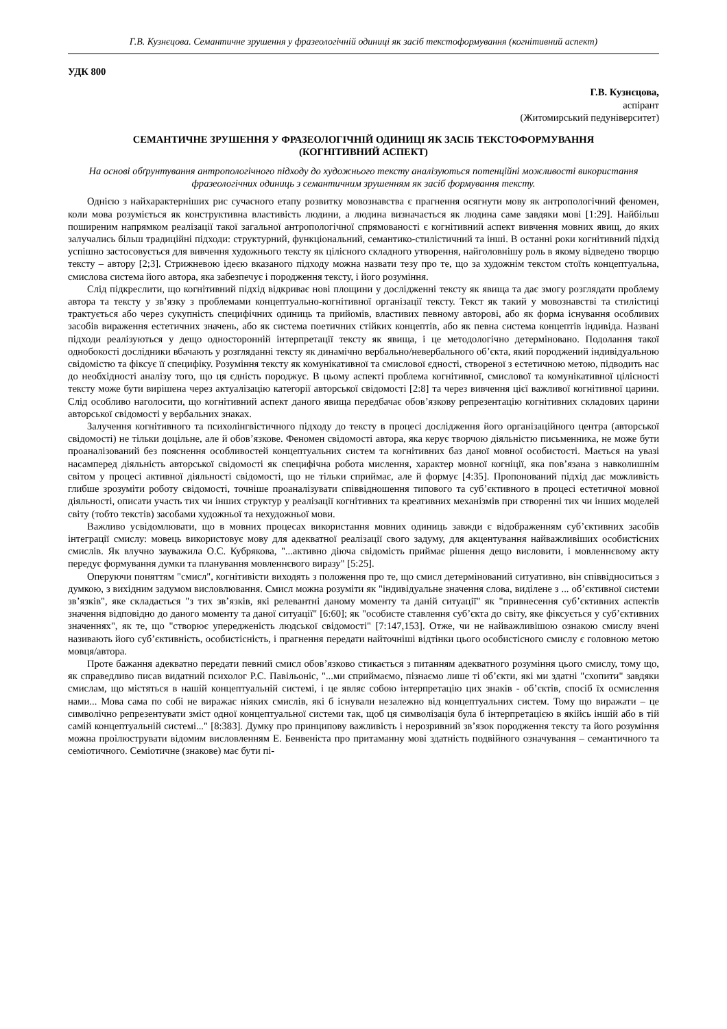Г.В. Кузнєцова. Семантичне зрушення у фразеологічній одиниці як засіб текстоформування (когнітивний аспект)
УДК 800
Г.В. Кузнєцова,
аспірант
(Житомирський педуніверситет)
СЕМАНТИЧНЕ ЗРУШЕННЯ У ФРАЗЕОЛОГІЧНІЙ ОДИНИЦІ ЯК ЗАСІБ ТЕКСТОФОРМУВАННЯ
(КОГНІТИВНИЙ АСПЕКТ)
На основі обґрунтування антропологічного підходу до художнього тексту аналізуються потенційні можливості використання фразеологічних одиниць з семантичним зрушенням як засіб формування тексту.
Однією з найхарактерніших рис сучасного етапу розвитку мовознавства є прагнення осягнути мову як антропологічний феномен, коли мова розуміється як конструктивна властивість людини, а людина визначається як людина саме завдяки мові [1:29]. Найбільш поширеним напрямком реалізації такої загальної антропологічної спрямованості є когнітивний аспект вивчення мовних явищ, до яких залучались більш традиційні підходи: структурний, функціональний, семантико-стилістичний та інші. В останні роки когнітивний підхід успішно застосовується для вивчення художнього тексту як цілісного складного утворення, найголовнішу роль в якому відведено творцю тексту – автору [2;3]. Стрижневою ідеєю вказаного підходу можна назвати тезу про те, що за художнім текстом стоїть концептуальна, смислова система його автора, яка забезпечує і породження тексту, і його розуміння.
Слід підкреслити, що когнітивний підхід відкриває нові площини у дослідженні тексту як явища та дає змогу розглядати проблему автора та тексту у зв’язку з проблемами концептуально-когнітивної організації тексту. Текст як такий у мовознавстві та стилістиці трактується або через сукупність специфічних одиниць та прийомів, властивих певному авторові, або як форма існування особливих засобів вираження естетичних значень, або як система поетичних стійких концептів, або як певна система концептів індивіда. Названі підходи реалізуються у дещо односторонній інтерпретації тексту як явища, і це методологічно детерміновано. Подолання такої однобокості дослідники вбачають у розгляданні тексту як динамічно вербально/невербального об’єкта, який породжений індивідуальною свідомістю та фіксує її специфіку. Розуміння тексту як комунікативної та смислової єдності, створеної з естетичною метою, підводить нас до необхідності аналізу того, що ця єдність породжує. В цьому аспекті проблема когнітивної, смислової та комунікативної цілісності тексту може бути вирішена через актуалізацію категорії авторської свідомості [2:8] та через вивчення цієї важливої когнітивної царини. Слід особливо наголосити, що когнітивний аспект даного явища передбачає обов’язкову репрезентацію когнітивних складових царини авторської свідомості у вербальних знаках.
Залучення когнітивного та психолінгвістичного підходу до тексту в процесі дослідження його організаційного центра (авторської свідомості) не тільки доцільне, але й обов’язкове. Феномен свідомості автора, яка керує творчою діяльністю письменника, не може бути проаналізований без пояснення особливостей концептуальних систем та когнітивних баз даної мовної особистості. Мається на увазі насамперед діяльність авторської свідомості як специфічна робота мислення, характер мовної когніції, яка пов’язана з навколишнім світом у процесі активної діяльності свідомості, що не тільки сприймає, але й формує [4:35]. Пропонований підхід дає можливість глибше зрозуміти роботу свідомості, точніше проаналізувати співвідношення типового та суб’єктивного в процесі естетичної мовної діяльності, описати участь тих чи інших структур у реалізації когнітивних та креативних механізмів при створенні тих чи інших моделей світу (тобто текстів) засобами художньої та нехудожньої мови.
Важливо усвідомлювати, що в мовних процесах використання мовних одиниць завжди є відображенням суб’єктивних засобів інтеграції смислу: мовець використовує мову для адекватної реалізації свого задуму, для акцентування найважливіших особистісних смислів. Як влучно зауважила О.С. Кубрякова, "...активно діюча свідомість приймає рішення дещо висловити, і мовленнєвому акту передує формування думки та планування мовленнєвого виразу" [5:25].
Оперуючи поняттям "смисл", когнітивісти виходять з положення про те, що смисл детермінований ситуативно, він співвідноситься з думкою, з вихідним задумом висловлювання. Смисл можна розуміти як "індивідуальне значення слова, виділене з ... об’єктивної системи зв’язків", яке складається "з тих зв’язків, які релевантні даному моменту та даній ситуації" як "привнесення суб’єктивних аспектів значення відповідно до даного моменту та даної ситуації" [6:60]; як "особисте ставлення суб’єкта до світу, яке фіксується у суб’єктивних значеннях", як те, що "створює упередженість людської свідомості" [7:147,153]. Отже, чи не найважливішою ознакою смислу вчені називають його суб’єктивність, особистісність, і прагнення передати найточніші відтінки цього особистісного смислу є головною метою мовця/автора.
Проте бажання адекватно передати певний смисл обов’язково стикається з питанням адекватного розуміння цього смислу, тому що, як справедливо писав видатний психолог Р.С. Павільоніс, "...ми сприймаємо, пізнаємо лише ті об’єкти, які ми здатні "схопити" завдяки смислам, що містяться в нашій концептуальній системі, і це являє собою інтерпретацію цих знаків - об’єктів, спосіб їх осмислення нами... Мова сама по собі не виражає ніяких смислів, які б існували незалежно від концептуальних систем. Тому що виражати – це символічно репрезентувати зміст одної концептуальної системи так, щоб ця символізація була б інтерпретацією в якійсь іншій або в тій самій концептуальній системі..." [8:383]. Думку про принципову важливість і нерозривний зв’язок породження тексту та його розуміння можна проілюструвати відомим висловленням Е. Бенвеніста про притаманну мові здатність подвійного означування – семантичного та семіотичного. Семіотичне (знакове) має бути пі-